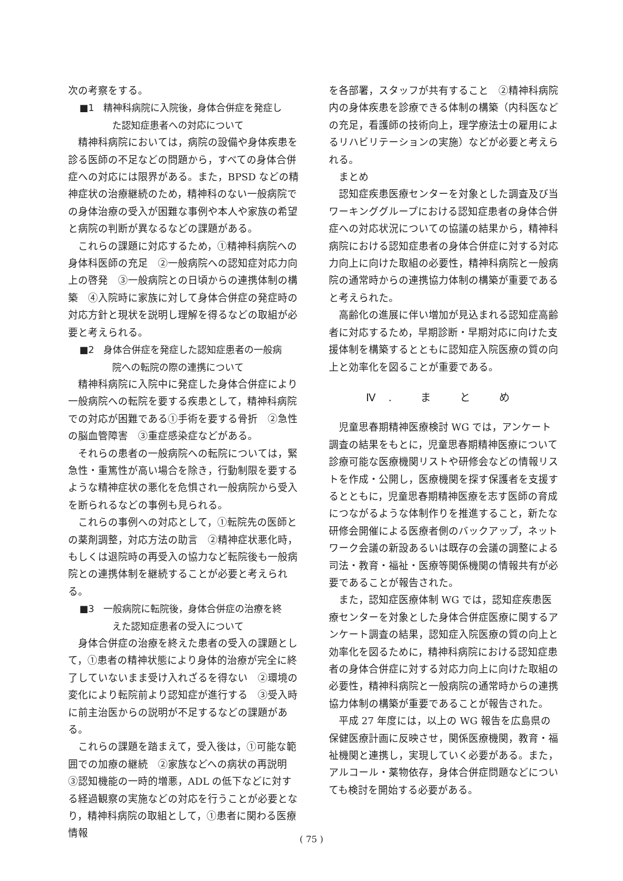次の考察をする。
■1　精神科病院に入院後，身体合併症を発症し
た認知症患者への対応について
精神科病院においては，病院の設備や身体疾患を診る医師の不足などの問題から，すべての身体合併症への対応には限界がある。また，BPSD などの精神症状の治療継続のため，精神科のない一般病院での身体治療の受入が困難な事例や本人や家族の希望と病院の判断が異なるなどの課題がある。
これらの課題に対応するため，①精神科病院への身体科医師の充足　②一般病院への認知症対応力向上の啓発　③一般病院との日頃からの連携体制の構築　④入院時に家族に対して身体合併症の発症時の対応方針と現状を説明し理解を得るなどの取組が必要と考えられる。
■2　身体合併症を発症した認知症患者の一般病
院への転院の際の連携について
精神科病院に入院中に発症した身体合併症により一般病院への転院を要する疾患として，精神科病院での対応が困難である①手術を要する骨折　②急性の脳血管障害　③重症感染症などがある。
それらの患者の一般病院への転院については，緊急性・重篤性が高い場合を除き，行動制限を要するような精神症状の悪化を危惧され一般病院から受入を断られるなどの事例も見られる。
これらの事例への対応として，①転院先の医師との薬剤調整，対応方法の助言　②精神症状悪化時，もしくは退院時の再受入の協力など転院後も一般病院との連携体制を継続することが必要と考えられる。
■3　一般病院に転院後，身体合併症の治療を終
えた認知症患者の受入について
身体合併症の治療を終えた患者の受入の課題として，①患者の精神状態により身体的治療が完全に終了していないまま受け入れざるを得ない　②環境の変化により転院前より認知症が進行する　③受入時に前主治医からの説明が不足するなどの課題がある。
これらの課題を踏まえて，受入後は，①可能な範囲での加療の継続　②家族などへの病状の再説明　③認知機能の一時的増悪，ADL の低下などに対する経過観察の実施などの対応を行うことが必要となり，精神科病院の取組として，①患者に関わる医療情報
を各部署，スタッフが共有すること　②精神科病院内の身体疾患を診療できる体制の構築（内科医などの充足，看護師の技術向上，理学療法士の雇用によるリハビリテーションの実施）などが必要と考えられる。
まとめ
認知症疾患医療センターを対象とした調査及び当ワーキンググループにおける認知症患者の身体合併症への対応状況についての協議の結果から，精神科病院における認知症患者の身体合併症に対する対応力向上に向けた取組の必要性，精神科病院と一般病院の通常時からの連携協力体制の構築が重要であると考えられた。
高齢化の進展に伴い増加が見込まれる認知症高齢者に対応するため，早期診断・早期対応に向けた支援体制を構築するとともに認知症入院医療の質の向上と効率化を図ることが重要である。
Ⅳ. ま と め
児童思春期精神医療検討 WG では，アンケート調査の結果をもとに，児童思春期精神医療について診療可能な医療機関リストや研修会などの情報リストを作成・公開し，医療機関を探す保護者を支援するとともに，児童思春期精神医療を志す医師の育成につながるような体制作りを推進すること，新たな研修会開催による医療者側のバックアップ，ネットワーク会議の新設あるいは既存の会議の調整による司法・教育・福祉・医療等関係機関の情報共有が必要であることが報告された。
また，認知症医療体制 WG では，認知症疾患医療センターを対象とした身体合併症医療に関するアンケート調査の結果，認知症入院医療の質の向上と効率化を図るために，精神科病院における認知症患者の身体合併症に対する対応力向上に向けた取組の必要性，精神科病院と一般病院の通常時からの連携協力体制の構築が重要であることが報告された。
平成 27 年度には，以上の WG 報告を広島県の保健医療計画に反映させ，関係医療機関，教育・福祉機関と連携し，実現していく必要がある。また，アルコール・薬物依存，身体合併症問題などについても検討を開始する必要がある。
( 75 )